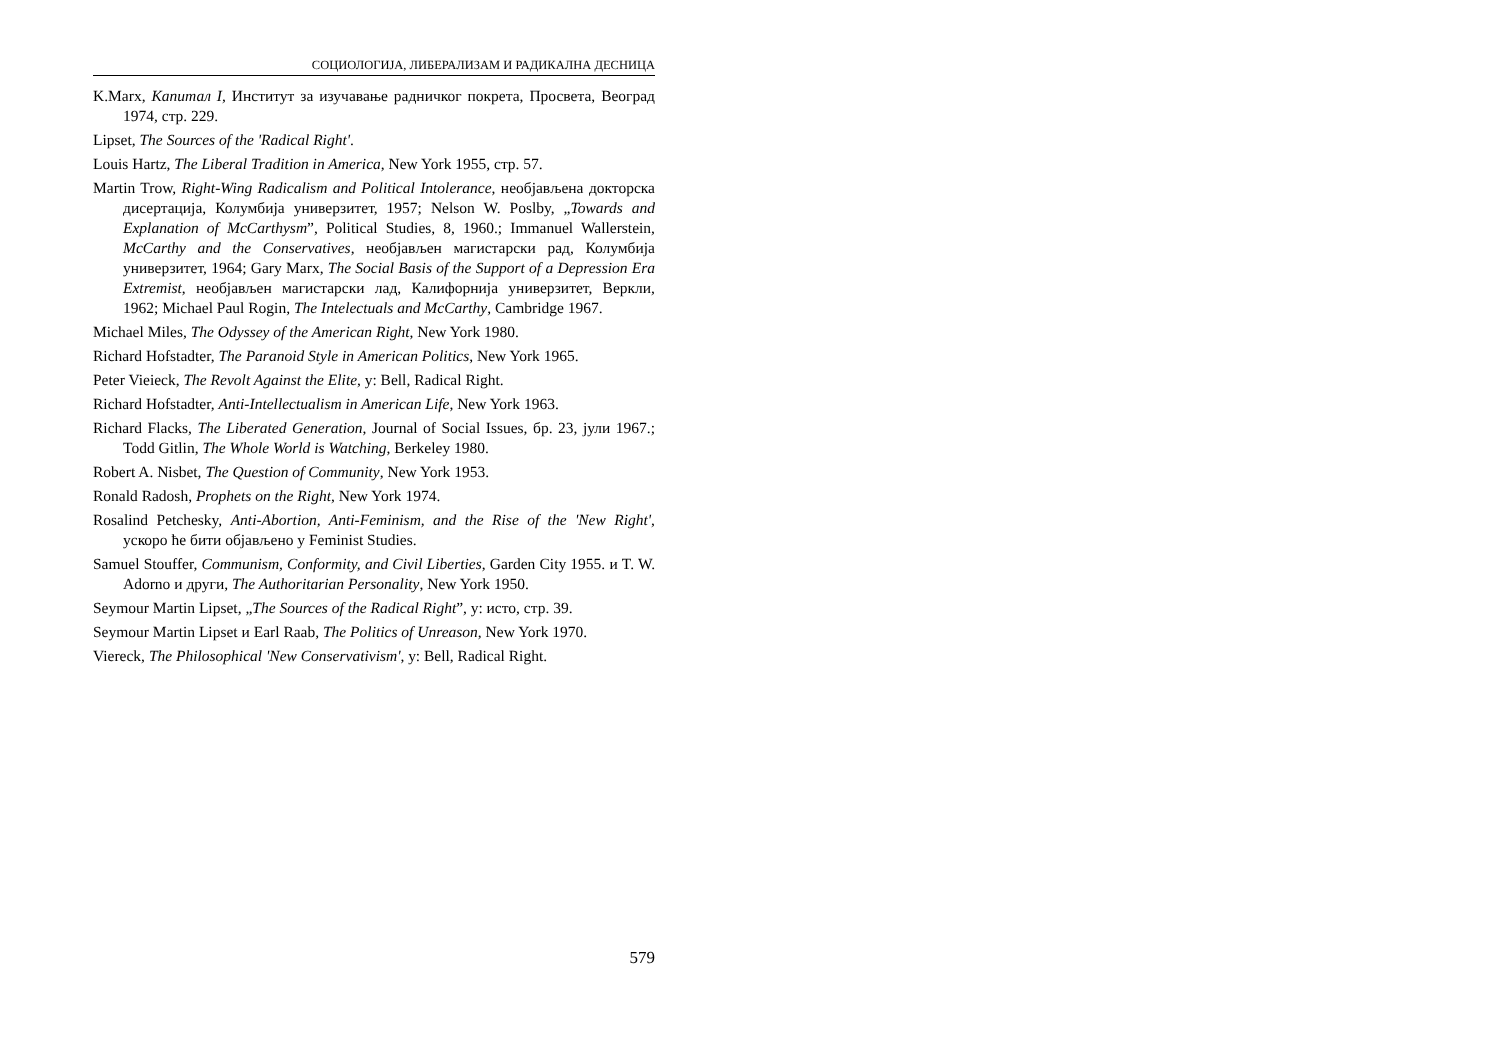СОЦИОЛОГИЈА, ЛИБЕРАЛИЗАМ И РАДИКАЛНА ДЕСНИЦА
K.Marx, Капитал I, Институт за изучавање радничког покрета, Просвета, Веоград 1974, стр. 229.
Lipset, The Sources of the 'Radical Right'.
Louis Hartz, The Liberal Tradition in America, New York 1955, стр. 57.
Martin Trow, Right-Wing Radicalism and Political Intolerance, необјављена докторска дисертација, Колумбија универзитет, 1957; Nelson W. Poslby, „Towards and Explanation of McCarthysm”, Political Studies, 8, 1960.; Immanuel Wallerstein, McCarthy and the Conservatives, необјављен магистарски рад, Колумбија универзитет, 1964; Gary Marx, The Social Basis of the Support of a Depression Era Extremist, необјављен магистарски лад, Калифорнија универзитет, Веркли, 1962; Michael Paul Rogin, The Intelectuals and McCarthy, Cambridge 1967.
Michael Miles, The Odyssey of the American Right, New York 1980.
Richard Hofstadter, The Paranoid Style in American Politics, New York 1965.
Peter Vieieck, The Revolt Against the Elite, у: Bell, Radical Right.
Richard Hofstadter, Anti-Intellectualism in American Life, New York 1963.
Richard Flacks, The Liberated Generation, Journal of Social Issues, бр. 23, јули 1967.; Todd Gitlin, The Whole World is Watching, Berkeley 1980.
Robert A. Nisbet, The Question of Community, New York 1953.
Ronald Radosh, Prophets on the Right, New York 1974.
Rosalind Petchesky, Anti-Abortion, Anti-Feminism, and the Rise of the 'New Right', ускоро ће бити објављено у Feminist Studies.
Samuel Stouffer, Communism, Conformity, and Civil Liberties, Garden City 1955. и T. W. Adorno и други, The Authoritarian Personality, New York 1950.
Seymour Martin Lipset, „The Sources of the Radical Right”, у: исто, стр. 39.
Seymour Martin Lipset и Earl Raab, The Politics of Unreason, New York 1970.
Viereck, The Philosophical 'New Conservativism', у: Bell, Radical Right.
579